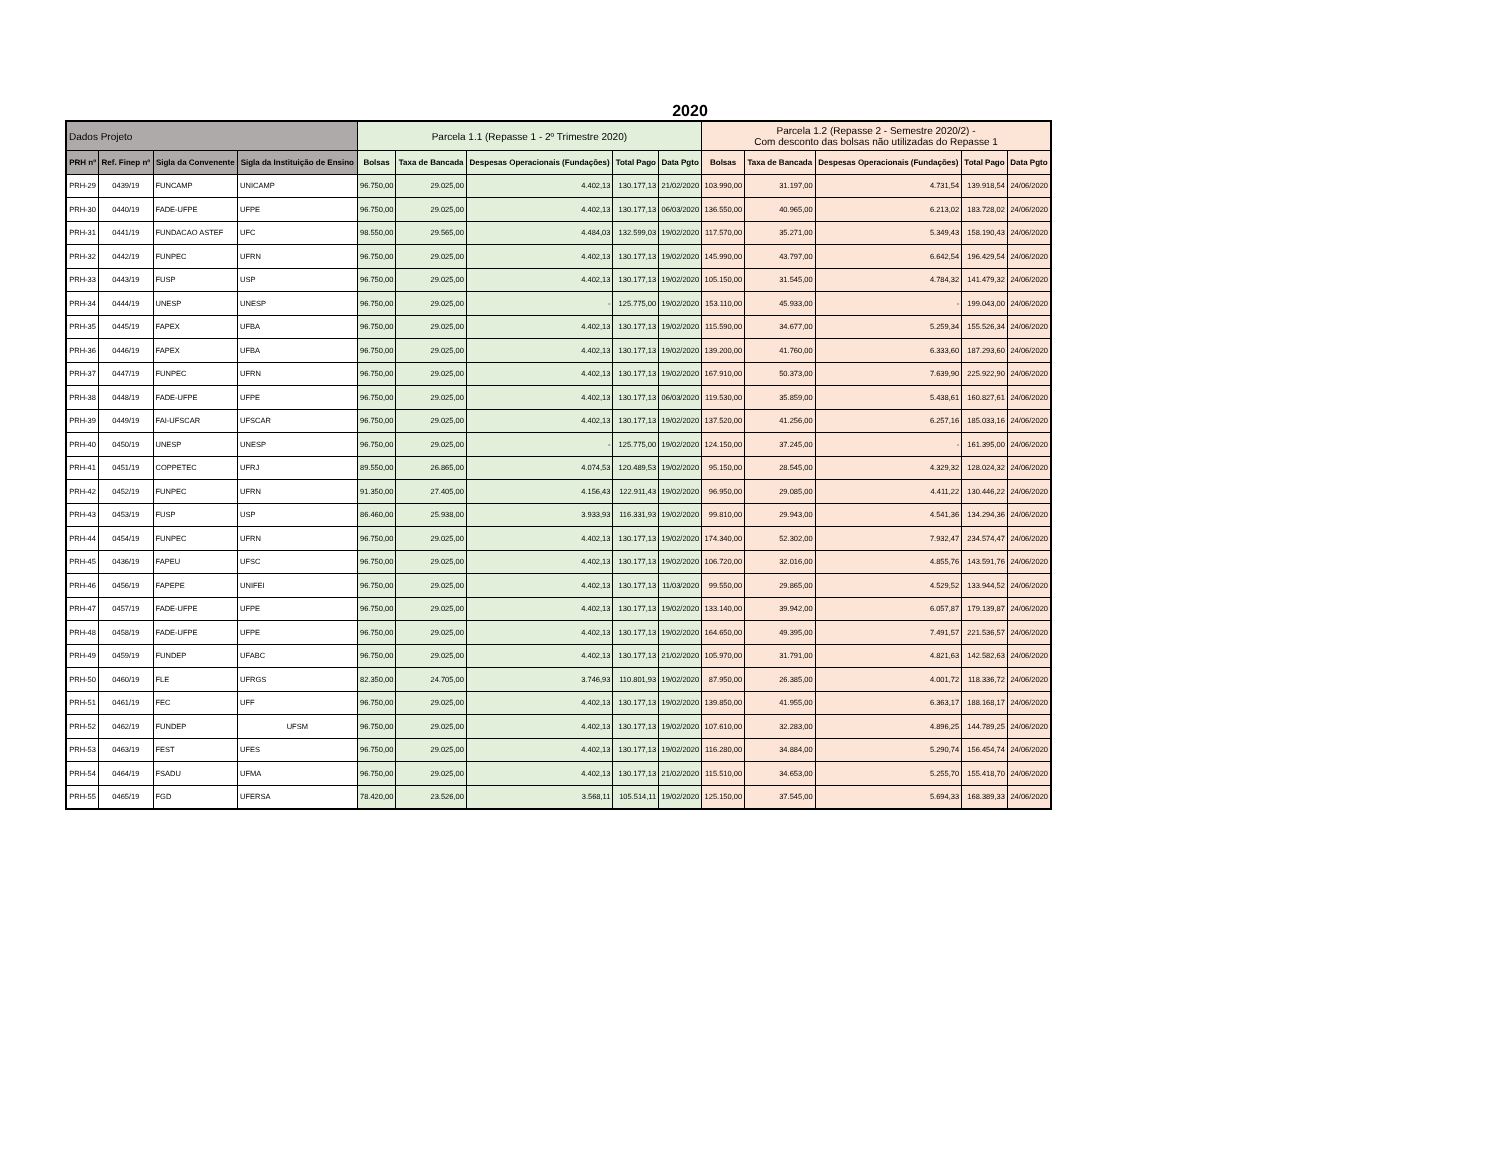2020
| Dados Projeto | | | | Parcela 1.1 (Repasse 1 - 2º Trimestre 2020) | | | | | Parcela 1.2 (Repasse 2 - Semestre 2020/2) - Com desconto das bolsas não utilizadas do Repasse 1 | | | | |
| PRH nº | Ref. Finep nº | Sigla da Convenente | Sigla da Instituição de Ensino | Bolsas | Taxa de Bancada | Despesas Operacionais (Fundações) | Total Pago | Data Pgto | Bolsas | Taxa de Bancada | Despesas Operacionais (Fundações) | Total Pago | Data Pgto |
| PRH-29 | 0439/19 | FUNCAMP | UNICAMP | 96.750,00 | 29.025,00 | 4.402,13 | 130.177,13 | 21/02/2020 | 103.990,00 | 31.197,00 | 4.731,54 | 139.918,54 | 24/06/2020 |
| PRH-30 | 0440/19 | FADE-UFPE | UFPE | 96.750,00 | 29.025,00 | 4.402,13 | 130.177,13 | 06/03/2020 | 136.550,00 | 40.965,00 | 6.213,02 | 183.728,02 | 24/06/2020 |
| PRH-31 | 0441/19 | FUNDACAO ASTEF | UFC | 98.550,00 | 29.565,00 | 4.484,03 | 132.599,03 | 19/02/2020 | 117.570,00 | 35.271,00 | 5.349,43 | 158.190,43 | 24/06/2020 |
| PRH-32 | 0442/19 | FUNPEC | UFRN | 96.750,00 | 29.025,00 | 4.402,13 | 130.177,13 | 19/02/2020 | 145.990,00 | 43.797,00 | 6.642,54 | 196.429,54 | 24/06/2020 |
| PRH-33 | 0443/19 | FUSP | USP | 96.750,00 | 29.025,00 | 4.402,13 | 130.177,13 | 19/02/2020 | 105.150,00 | 31.545,00 | 4.784,32 | 141.479,32 | 24/06/2020 |
| PRH-34 | 0444/19 | UNESP | UNESP | 96.750,00 | 29.025,00 | - | 125.775,00 | 19/02/2020 | 153.110,00 | 45.933,00 | - | 199.043,00 | 24/06/2020 |
| PRH-35 | 0445/19 | FAPEX | UFBA | 96.750,00 | 29.025,00 | 4.402,13 | 130.177,13 | 19/02/2020 | 115.590,00 | 34.677,00 | 5.259,34 | 155.526,34 | 24/06/2020 |
| PRH-36 | 0446/19 | FAPEX | UFBA | 96.750,00 | 29.025,00 | 4.402,13 | 130.177,13 | 19/02/2020 | 139.200,00 | 41.760,00 | 6.333,60 | 187.293,60 | 24/06/2020 |
| PRH-37 | 0447/19 | FUNPEC | UFRN | 96.750,00 | 29.025,00 | 4.402,13 | 130.177,13 | 19/02/2020 | 167.910,00 | 50.373,00 | 7.639,90 | 225.922,90 | 24/06/2020 |
| PRH-38 | 0448/19 | FADE-UFPE | UFPE | 96.750,00 | 29.025,00 | 4.402,13 | 130.177,13 | 06/03/2020 | 119.530,00 | 35.859,00 | 5.438,61 | 160.827,61 | 24/06/2020 |
| PRH-39 | 0449/19 | FAI-UFSCAR | UFSCAR | 96.750,00 | 29.025,00 | 4.402,13 | 130.177,13 | 19/02/2020 | 137.520,00 | 41.256,00 | 6.257,16 | 185.033,16 | 24/06/2020 |
| PRH-40 | 0450/19 | UNESP | UNESP | 96.750,00 | 29.025,00 | - | 125.775,00 | 19/02/2020 | 124.150,00 | 37.245,00 | - | 161.395,00 | 24/06/2020 |
| PRH-41 | 0451/19 | COPPETEC | UFRJ | 89.550,00 | 26.865,00 | 4.074,53 | 120.489,53 | 19/02/2020 | 95.150,00 | 28.545,00 | 4.329,32 | 128.024,32 | 24/06/2020 |
| PRH-42 | 0452/19 | FUNPEC | UFRN | 91.350,00 | 27.405,00 | 4.156,43 | 122.911,43 | 19/02/2020 | 96.950,00 | 29.085,00 | 4.411,22 | 130.446,22 | 24/06/2020 |
| PRH-43 | 0453/19 | FUSP | USP | 86.460,00 | 25.938,00 | 3.933,93 | 116.331,93 | 19/02/2020 | 99.810,00 | 29.943,00 | 4.541,36 | 134.294,36 | 24/06/2020 |
| PRH-44 | 0454/19 | FUNPEC | UFRN | 96.750,00 | 29.025,00 | 4.402,13 | 130.177,13 | 19/02/2020 | 174.340,00 | 52.302,00 | 7.932,47 | 234.574,47 | 24/06/2020 |
| PRH-45 | 0436/19 | FAPEU | UFSC | 96.750,00 | 29.025,00 | 4.402,13 | 130.177,13 | 19/02/2020 | 106.720,00 | 32.016,00 | 4.855,76 | 143.591,76 | 24/06/2020 |
| PRH-46 | 0456/19 | FAPEPE | UNIFEI | 96.750,00 | 29.025,00 | 4.402,13 | 130.177,13 | 11/03/2020 | 99.550,00 | 29.865,00 | 4.529,52 | 133.944,52 | 24/06/2020 |
| PRH-47 | 0457/19 | FADE-UFPE | UFPE | 96.750,00 | 29.025,00 | 4.402,13 | 130.177,13 | 19/02/2020 | 133.140,00 | 39.942,00 | 6.057,87 | 179.139,87 | 24/06/2020 |
| PRH-48 | 0458/19 | FADE-UFPE | UFPE | 96.750,00 | 29.025,00 | 4.402,13 | 130.177,13 | 19/02/2020 | 164.650,00 | 49.395,00 | 7.491,57 | 221.536,57 | 24/06/2020 |
| PRH-49 | 0459/19 | FUNDEP | UFABC | 96.750,00 | 29.025,00 | 4.402,13 | 130.177,13 | 21/02/2020 | 105.970,00 | 31.791,00 | 4.821,63 | 142.582,63 | 24/06/2020 |
| PRH-50 | 0460/19 | FLE | UFRGS | 82.350,00 | 24.705,00 | 3.746,93 | 110.801,93 | 19/02/2020 | 87.950,00 | 26.385,00 | 4.001,72 | 118.336,72 | 24/06/2020 |
| PRH-51 | 0461/19 | FEC | UFF | 96.750,00 | 29.025,00 | 4.402,13 | 130.177,13 | 19/02/2020 | 139.850,00 | 41.955,00 | 6.363,17 | 188.168,17 | 24/06/2020 |
| PRH-52 | 0462/19 | FUNDEP | UFSM | 96.750,00 | 29.025,00 | 4.402,13 | 130.177,13 | 19/02/2020 | 107.610,00 | 32.283,00 | 4.896,25 | 144.789,25 | 24/06/2020 |
| PRH-53 | 0463/19 | FEST | UFES | 96.750,00 | 29.025,00 | 4.402,13 | 130.177,13 | 19/02/2020 | 116.280,00 | 34.884,00 | 5.290,74 | 156.454,74 | 24/06/2020 |
| PRH-54 | 0464/19 | FSADU | UFMA | 96.750,00 | 29.025,00 | 4.402,13 | 130.177,13 | 21/02/2020 | 115.510,00 | 34.653,00 | 5.255,70 | 155.418,70 | 24/06/2020 |
| PRH-55 | 0465/19 | FGD | UFERSA | 78.420,00 | 23.526,00 | 3.568,11 | 105.514,11 | 19/02/2020 | 125.150,00 | 37.545,00 | 5.694,33 | 168.389,33 | 24/06/2020 |